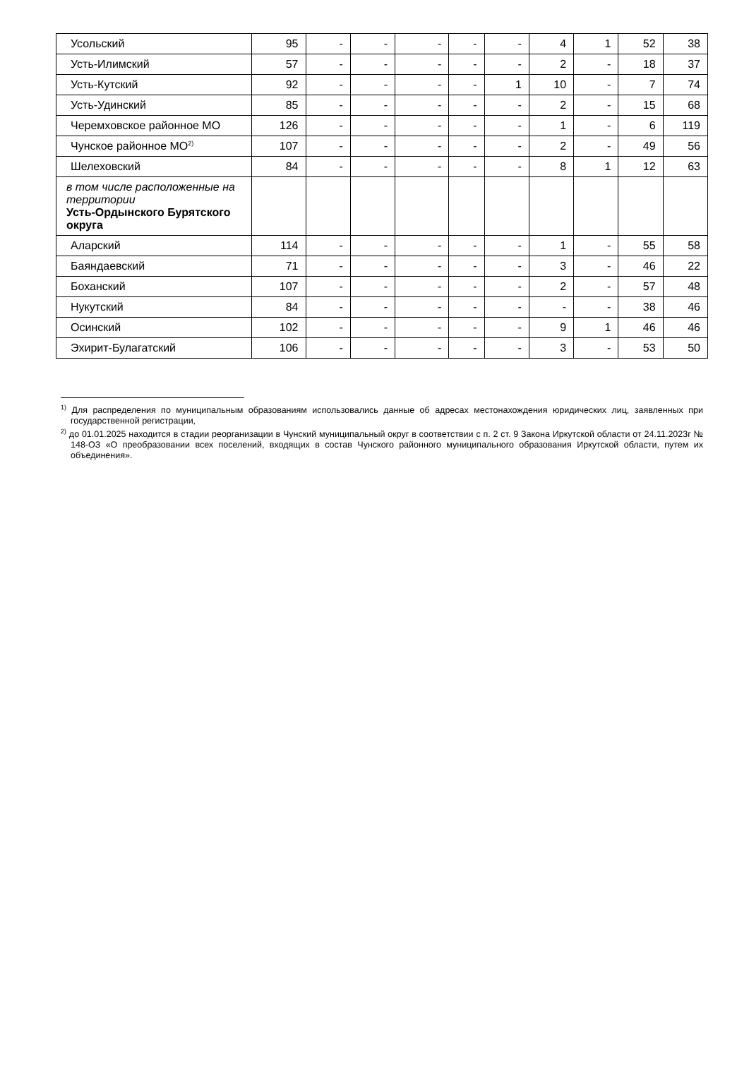| Усольский | 95 | - | - | - | - | - | 4 | 1 | 52 | 38 |
| Усть-Илимский | 57 | - | - | - | - | - | 2 | - | 18 | 37 |
| Усть-Кутский | 92 | - | - | - | - | 1 | 10 | - | 7 | 74 |
| Усть-Удинский | 85 | - | - | - | - | - | 2 | - | 15 | 68 |
| Черемховское районное МО | 126 | - | - | - | - | - | 1 | - | 6 | 119 |
| Чунское районное МО<sup>2)</sup> | 107 | - | - | - | - | - | 2 | - | 49 | 56 |
| Шелеховский | 84 | - | - | - | - | - | 8 | 1 | 12 | 63 |
| в том числе расположенные на территории Усть-Ордынского Бурятского округа | | | | | | | | | | |
| Аларский | 114 | - | - | - | - | - | 1 | - | 55 | 58 |
| Баяндаевский | 71 | - | - | - | - | - | 3 | - | 46 | 22 |
| Боханский | 107 | - | - | - | - | - | 2 | - | 57 | 48 |
| Нукутский | 84 | - | - | - | - | - | - | - | 38 | 46 |
| Осинский | 102 | - | - | - | - | - | 9 | 1 | 46 | 46 |
| Эхирит-Булагатский | 106 | - | - | - | - | - | 3 | - | 53 | 50 |
<sup>1)</sup> Для распределения по муниципальным образованиям использовались данные об адресах местонахождения юридических лиц, заявленных при государственной регистрации,
<sup>2)</sup> до 01.01.2025 находится в стадии реорганизации в Чунский муниципальный округ в соответствии с п. 2 ст. 9 Закона Иркутской области от 24.11.2023г № 148-ОЗ «О преобразовании всех поселений, входящих в состав Чунского районного муниципального образования Иркутской области, путем их объединения».